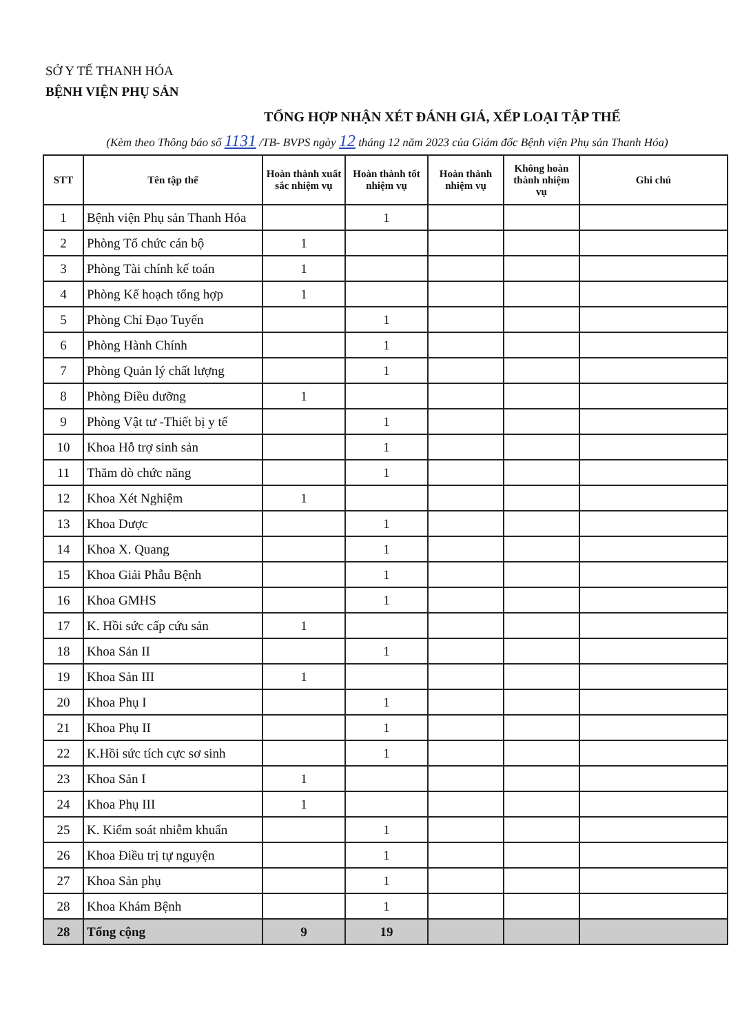SỞ Y TẾ THANH HÓA
BỆNH VIỆN PHỤ SẢN
TỔNG HỢP NHẬN XÉT ĐÁNH GIÁ, XẾP LOẠI TẬP THỂ
(Kèm theo Thông báo số 1131 /TB- BVPS ngày 12 tháng 12 năm 2023 của Giám đốc Bệnh viện Phụ sản Thanh Hóa)
| STT | Tên tập thể | Hoàn thành xuất sắc nhiệm vụ | Hoàn thành tốt nhiệm vụ | Hoàn thành nhiệm vụ | Không hoàn thành nhiệm vụ | Ghi chú |
| --- | --- | --- | --- | --- | --- | --- |
| 1 | Bệnh viện Phụ sản Thanh Hóa | | 1 | | | |
| 2 | Phòng Tổ chức cán bộ | 1 | | | | |
| 3 | Phòng Tài chính kế toán | 1 | | | | |
| 4 | Phòng Kế hoạch tổng hợp | 1 | | | | |
| 5 | Phòng Chỉ Đạo Tuyến | | 1 | | | |
| 6 | Phòng Hành Chính | | 1 | | | |
| 7 | Phòng Quản lý chất lượng | | 1 | | | |
| 8 | Phòng Điều dưỡng | 1 | | | | |
| 9 | Phòng Vật tư -Thiết bị y tế | | 1 | | | |
| 10 | Khoa Hỗ trợ sinh sản | | 1 | | | |
| 11 | Thăm dò chức năng | | 1 | | | |
| 12 | Khoa Xét Nghiệm | 1 | | | | |
| 13 | Khoa Dược | | 1 | | | |
| 14 | Khoa X. Quang | | 1 | | | |
| 15 | Khoa Giải Phẫu Bệnh | | 1 | | | |
| 16 | Khoa GMHS | | 1 | | | |
| 17 | K. Hồi sức cấp cứu sản | 1 | | | | |
| 18 | Khoa Sản II | | 1 | | | |
| 19 | Khoa Sản III | 1 | | | | |
| 20 | Khoa Phụ I | | 1 | | | |
| 21 | Khoa Phụ II | | 1 | | | |
| 22 | K.Hồi sức tích cực sơ sinh | | 1 | | | |
| 23 | Khoa Sản I | 1 | | | | |
| 24 | Khoa Phụ III | 1 | | | | |
| 25 | K. Kiểm soát nhiễm khuẩn | | 1 | | | |
| 26 | Khoa Điều trị tự nguyện | | 1 | | | |
| 27 | Khoa Sản phụ | | 1 | | | |
| 28 | Khoa Khám Bệnh | | 1 | | | |
| 28 | Tổng cộng | 9 | 19 | | | |